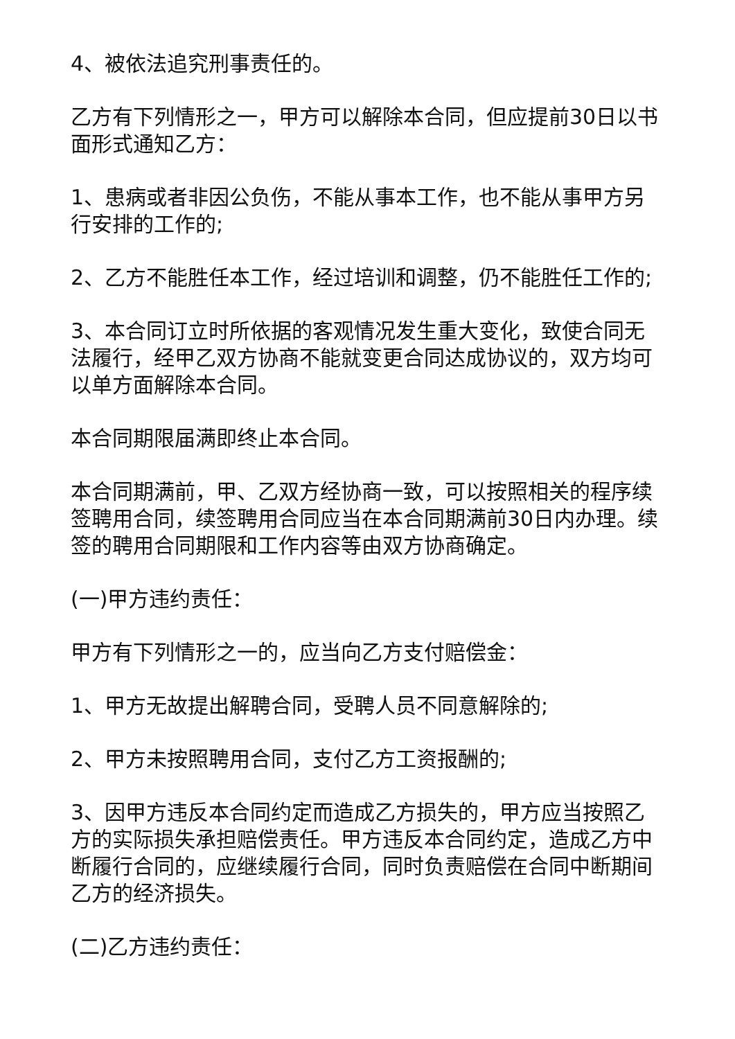4、被依法追究刑事责任的。
乙方有下列情形之一，甲方可以解除本合同，但应提前30日以书面形式通知乙方：
1、患病或者非因公负伤，不能从事本工作，也不能从事甲方另行安排的工作的;
2、乙方不能胜任本工作，经过培训和调整，仍不能胜任工作的;
3、本合同订立时所依据的客观情况发生重大变化，致使合同无法履行，经甲乙双方协商不能就变更合同达成协议的，双方均可以单方面解除本合同。
本合同期限届满即终止本合同。
本合同期满前，甲、乙双方经协商一致，可以按照相关的程序续签聘用合同，续签聘用合同应当在本合同期满前30日内办理。续签的聘用合同期限和工作内容等由双方协商确定。
(一)甲方违约责任：
甲方有下列情形之一的，应当向乙方支付赔偿金：
1、甲方无故提出解聘合同，受聘人员不同意解除的;
2、甲方未按照聘用合同，支付乙方工资报酬的;
3、因甲方违反本合同约定而造成乙方损失的，甲方应当按照乙方的实际损失承担赔偿责任。甲方违反本合同约定，造成乙方中断履行合同的，应继续履行合同，同时负责赔偿在合同中断期间乙方的经济损失。
(二)乙方违约责任：